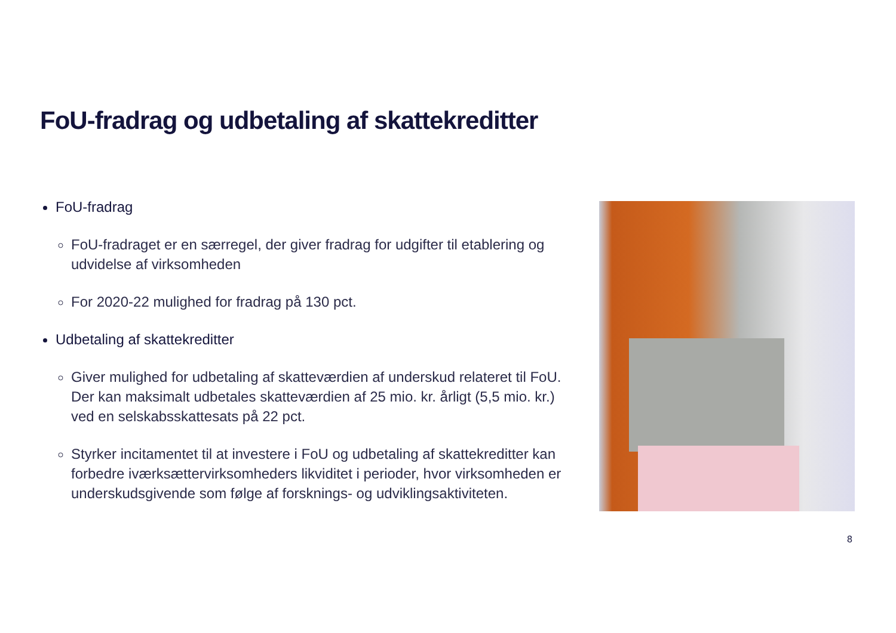FoU-fradrag og udbetaling af skattekreditter
FoU-fradrag
FoU-fradraget er en særregel, der giver fradrag for udgifter til etablering og udvidelse af virksomheden
For 2020-22 mulighed for fradrag på 130 pct.
Udbetaling af skattekreditter
Giver mulighed for udbetaling af skatteværdien af underskud relateret til FoU. Der kan maksimalt udbetales skatteværdien af 25 mio. kr. årligt (5,5 mio. kr.) ved en selskabsskattesats på 22 pct.
Styrker incitamentet til at investere i FoU og udbetaling af skattekreditter kan forbedre iværksættervirksomheders likviditet i perioder, hvor virksomheden er underskudsgivende som følge af forsknings- og udviklingsaktiviteten.
8